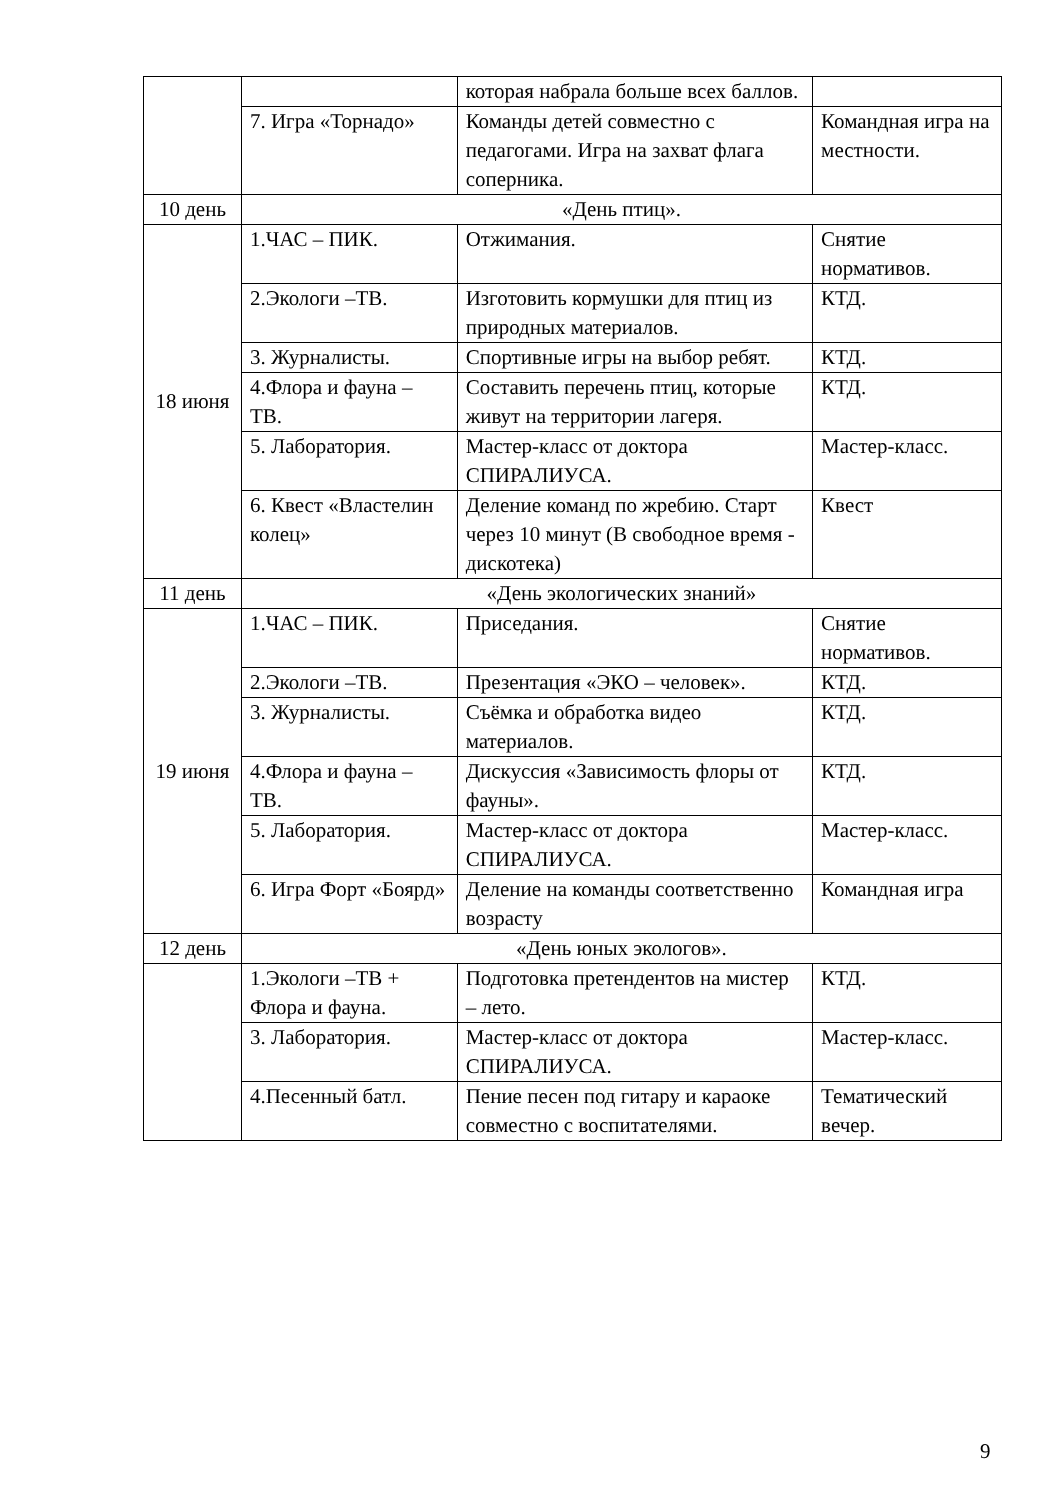| | | которая набрала больше всех баллов. | |
| | 7. Игра «Торнадо» | Команды детей совместно с педагогами. Игра на захват флага соперника. | Командная игра на местности. |
| 10 день | «День птиц». | | |
| 18 июня | 1.ЧАС – ПИК. | Отжимания. | Снятие нормативов. |
| | 2.Экологи –ТВ. | Изготовить кормушки для птиц из природных материалов. | КТД. |
| | 3. Журналисты. | Спортивные игры на выбор ребят. | КТД. |
| | 4.Флора и фауна – ТВ. | Составить перечень птиц, которые живут на территории лагеря. | КТД. |
| | 5. Лаборатория. | Мастер-класс от доктора СПИРАЛИУСА. | Мастер-класс. |
| | 6. Квест «Властелин колец» | Деление команд по жребию. Старт через 10 минут (В свободное время - дискотека) | Квест |
| 11 день | «День экологических знаний» | | |
| 19 июня | 1.ЧАС – ПИК. | Приседания. | Снятие нормативов. |
| | 2.Экологи –ТВ. | Презентация «ЭКО – человек». | КТД. |
| | 3. Журналисты. | Съёмка и обработка видео материалов. | КТД. |
| | 4.Флора и фауна – ТВ. | Дискуссия «Зависимость флоры от фауны». | КТД. |
| | 5. Лаборатория. | Мастер-класс от доктора СПИРАЛИУСА. | Мастер-класс. |
| | 6. Игра Форт «Боярд» | Деление на команды соответственно возрасту | Командная игра |
| 12 день | «День юных экологов». | | |
| | 1.Экологи –ТВ + Флора и фауна. | Подготовка претендентов на мистер – лето. | КТД. |
| | 3. Лаборатория. | Мастер-класс от доктора СПИРАЛИУСА. | Мастер-класс. |
| | 4.Песенный батл. | Пение песен под гитару и караоке совместно с воспитателями. | Тематический вечер. |
9